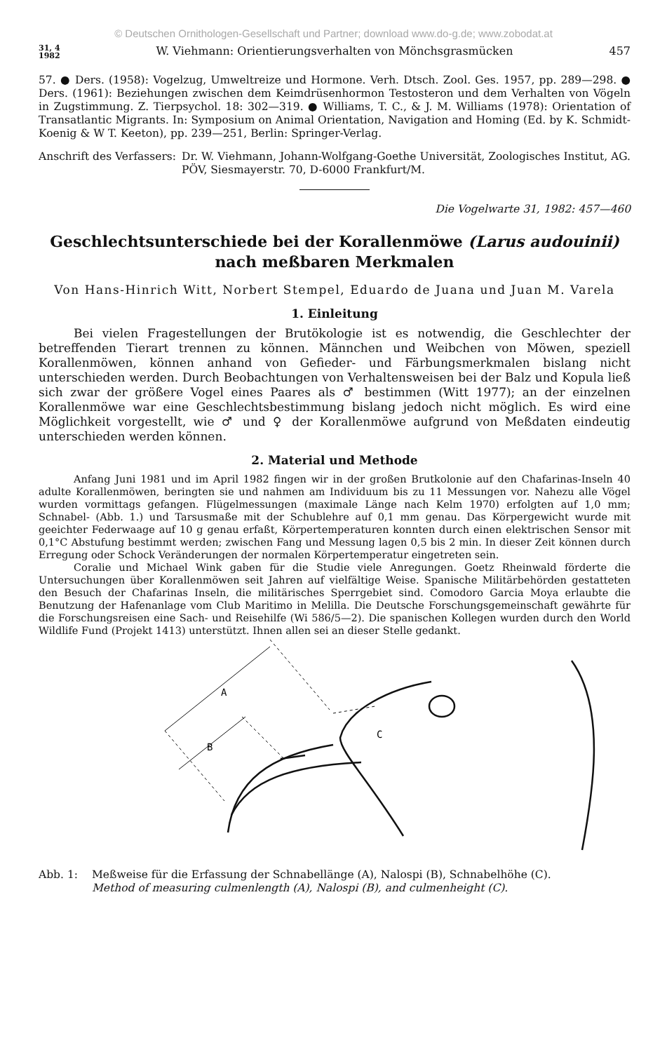© Deutschen Ornithologen-Gesellschaft und Partner; download www.do-g.de; www.zobodat.at
31, 4
1982 W. Viehmann: Orientierungsverhalten von Mönchsgrasmücken 457
57. ● Ders. (1958): Vogelzug, Umweltreize und Hormone. Verh. Dtsch. Zool. Ges. 1957, pp. 289—298. ● Ders. (1961): Beziehungen zwischen dem Keimdrüsenhormon Testosteron und dem Verhalten von Vögeln in Zugstimmung. Z. Tierpsychol. 18: 302—319. ● Williams, T. C., & J. M. Williams (1978): Orientation of Transatlantic Migrants. In: Symposium on Animal Orientation, Navigation and Homing (Ed. by K. Schmidt-Koenig & W T. Keeton), pp. 239—251, Berlin: Springer-Verlag.
Anschrift des Verfassers: Dr. W. Viehmann, Johann-Wolfgang-Goethe Universität, Zoologisches Institut, AG. PÖV, Siesmayerstr. 70, D-6000 Frankfurt/M.
Die Vogelwarte 31, 1982: 457—460
Geschlechtsunterschiede bei der Korallenmöwe (Larus audouinii)
nach meßbaren Merkmalen
Von Hans-Hinrich Witt, Norbert Stempel, Eduardo de Juana und Juan M. Varela
1. Einleitung
Bei vielen Fragestellungen der Brutökologie ist es notwendig, die Geschlechter der betreffenden Tierart trennen zu können. Männchen und Weibchen von Möwen, speziell Korallenmöwen, können anhand von Gefieder- und Färbungsmerkmalen bislang nicht unterschieden werden. Durch Beobachtungen von Verhaltensweisen bei der Balz und Kopula ließ sich zwar der größere Vogel eines Paares als ♂ bestimmen (Witt 1977); an der einzelnen Korallenmöwe war eine Geschlechtsbestimmung bislang jedoch nicht möglich. Es wird eine Möglichkeit vorgestellt, wie ♂ und ♀ der Korallenmöwe aufgrund von Meßdaten eindeutig unterschieden werden können.
2. Material und Methode
Anfang Juni 1981 und im April 1982 fingen wir in der großen Brutkolonie auf den Chafarinas-Inseln 40 adulte Korallenmöwen, beringten sie und nahmen am Individuum bis zu 11 Messungen vor. Nahezu alle Vögel wurden vormittags gefangen. Flügelmessungen (maximale Länge nach Kelm 1970) erfolgten auf 1,0 mm; Schnabel- (Abb. 1.) und Tarsusmaße mit der Schublehre auf 0,1 mm genau. Das Körpergewicht wurde mit geeichter Federwaage auf 10 g genau erfaßt, Körpertemperaturen konnten durch einen elektrischen Sensor mit 0,1°C Abstufung bestimmt werden; zwischen Fang und Messung lagen 0,5 bis 2 min. In dieser Zeit können durch Erregung oder Schock Veränderungen der normalen Körpertemperatur eingetreten sein.
Coralie und Michael Wink gaben für die Studie viele Anregungen. Goetz Rheinwald förderte die Untersuchungen über Korallenmöwen seit Jahren auf vielfältige Weise. Spanische Militärbehörden gestatteten den Besuch der Chafarinas Inseln, die militärisches Sperrgebiet sind. Comodoro Garcia Moya erlaubte die Benutzung der Hafenanlage vom Club Maritimo in Melilla. Die Deutsche Forschungsgemeinschaft gewährte für die Forschungsreisen eine Sach- und Reisehilfe (Wi 586/5—2). Die spanischen Kollegen wurden durch den World Wildlife Fund (Projekt 1413) unterstützt. Ihnen allen sei an dieser Stelle gedankt.
A
B
C
Abb. 1: Meßweise für die Erfassung der Schnabellänge (A), Nalospi (B), Schnabelhöhe (C).
Method of measuring culmenlength (A), Nalospi (B), and culmenheight (C).